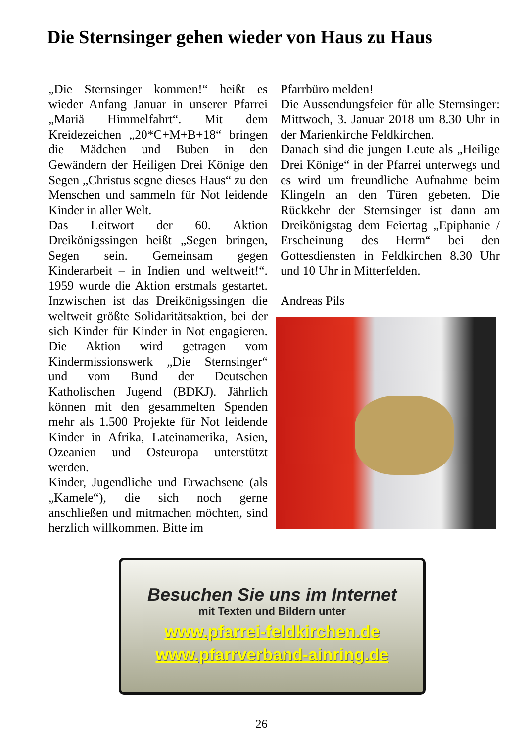Die Sternsinger gehen wieder von Haus zu Haus
„Die Sternsinger kommen!“ heißt es wieder Anfang Januar in unserer Pfarrei „Mariä Himmelfahrt“. Mit dem Kreidezeichen „20*C+M+B+18“ bringen die Mädchen und Buben in den Gewändern der Heiligen Drei Könige den Segen „Christus segne dieses Haus“ zu den Menschen und sammeln für Not leidende Kinder in aller Welt.
Das Leitwort der 60. Aktion Dreikönigssingen heißt „Segen bringen, Segen sein. Gemeinsam gegen Kinderarbeit – in Indien und weltweit!“. 1959 wurde die Aktion erstmals gestartet. Inzwischen ist das Dreikönigssingen die weltweit größte Solidaritätsaktion, bei der sich Kinder für Kinder in Not engagieren. Die Aktion wird getragen vom Kindermissionswerk „Die Sternsinger“ und vom Bund der Deutschen Katholischen Jugend (BDKJ). Jährlich können mit den gesammelten Spenden mehr als 1.500 Projekte für Not leidende Kinder in Afrika, Lateinamerika, Asien, Ozeanien und Osteuropa unterstützt werden.
Kinder, Jugendliche und Erwachsene (als „Kamele“), die sich noch gerne anschließen und mitmachen möchten, sind herzlich willkommen. Bitte im
Pfarrbüro melden!
Die Aussendungsfeier für alle Sternsinger: Mittwoch, 3. Januar 2018 um 8.30 Uhr in der Marienkirche Feldkirchen.
Danach sind die jungen Leute als „Heilige Drei Könige“ in der Pfarrei unterwegs und es wird um freundliche Aufnahme beim Klingeln an den Türen gebeten. Die Rückkehr der Sternsinger ist dann am Dreikönigstag dem Feiertag „Epiphanie / Erscheinung des Herrn“ bei den Gottesdiensten in Feldkirchen 8.30 Uhr und 10 Uhr in Mitterfelden.
Andreas Pils
Besuchen Sie uns im Internet
mit Texten und Bildern unter
www.pfarrei-feldkirchen.de
www.pfarrverband-ainring.de
26